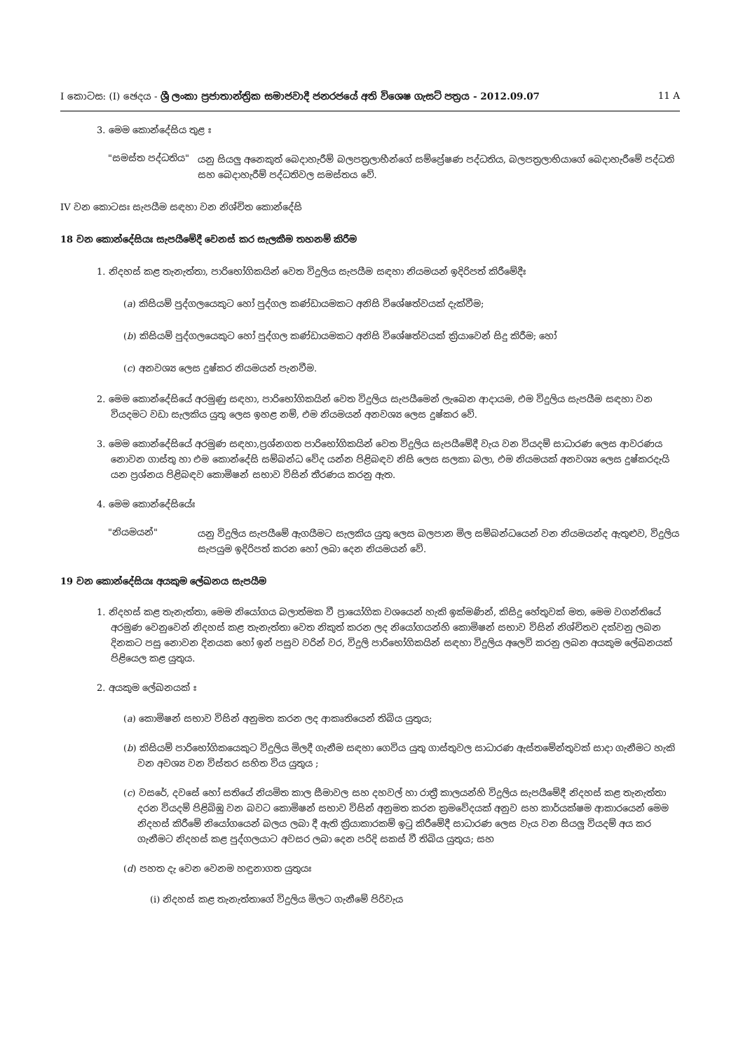I කොටස: (I) ඡෙදය - ශ්‍රී ලංකා ප්‍රජාතාන්ත්‍රික සමාජවාදී ජනරජයේ අති විශෙෂ ගැසට් පත්‍රය - 2012.09.07 11 A
3. මෙම කොන්දේසිය තුළ ඃ
"සමස්ත පද්ධතිය"
යනු සියලු අනෙකුත් බෙදාහැරීම් බලපත්‍රලාභීන්ගේ සම්ප්‍රේෂණ පද්ධතිය, බලපත්‍රලාභියාගේ බෙදාහැරීමේ පද්ධති සහ බෙදාහැරීම් පද්ධතිවල සමස්තය වේ.
IV වන කොටසඃ සැපයීම සඳහා වන නිශ්චිත කොන්දේසි
18 වන කොන්දේසියඃ සැපයීමේදී වෙනස් කර සැලකීම තහනම් කිරීම
1. නිදහස් කළ තැනැත්තා, පාරිභෝගිකයින් වෙත විදුලිය සැපයීම සඳහා නියමයන් ඉදිරිපත් කිරීමේදීඃ
(a) කිසියම් පුද්ගලයෙකුට හෝ පුද්ගල කණ්ඩායමකට අනිසි විශේෂත්වයක් දැක්වීම;
(b) කිසියම් පුද්ගලයෙකුට හෝ පුද්ගල කණ්ඩායමකට අනිසි විශේෂත්වයක් ක්‍රියාවෙන් සිදු කිරීම; හෝ
(c) අනවශ්‍ය ලෙස දුෂ්කර නියමයන් පැනවීම.
2. මෙම කොන්දේසියේ අරමුණු සඳහා, පාරිභෝගිකයින් වෙත විදුලිය සැපයීමෙන් ලැබෙන ආදායම, එම විදුලිය සැපයීම සඳහා වන වියදමට වඩා සැලකිය යුතු ලෙස ඉහළ නම්, එම නියමයන් අනවශ්‍ය ලෙස දුෂ්කර වේ.
3. මෙම කොන්දේසියේ අරමුණ සඳහා,ප්‍රශ්නගත පාරිභෝගිකයින් වෙත විදුලිය සැපයීමේදී වැය වන වියදම් සාධාරණ ලෙස ආවරණය නොවන ගාස්තු හා එම කොන්දේසි සම්බන්ධ වේද යන්න පිළිබඳව නිසි ලෙස සලකා බලා, එම නියමයක් අනවශ්‍ය ලෙස දුෂ්කරදැයි යන ප්‍රශ්නය පිළිබඳව කොමිෂන් සභාව විසින් තීරණය කරනු ඇත.
4. මෙම කොන්දේසියේඃ
"නියමයන්"
යනු විදුලිය සැපයීමේ ඇගයීමට සැලකිය යුතු ලෙස බලපාන මිල සම්බන්ධයෙන් වන නියමයන්ද ඇතුළුව, විදුලිය සැපයුම ඉදිරිපත් කරන හෝ ලබා දෙන නියමයන් වේ.
19 වන කොන්දේසියඃ අයකුම ලේඛනය සැපයීම
1. නිදහස් කළ තැනැත්තා, මෙම නියෝගය බලාත්මක වී ප්‍රායෝගික වශයෙන් හැකි ඉක්මණින්, කිසිදු හේතුවක් මත, මෙම වගන්තියේ අරමුණ වෙනුවෙන් නිදහස් කළ තැනැත්තා වෙත නිකුත් කරන ලද නියෝගයන්හි කොමිෂන් සභාව විසින් නිශ්චිතව දක්වනු ලබන දිනකට පසු නොවන දිනයක හෝ ඉන් පසුව වරින් වර, විදුලි පාරිභෝගිකයින් සඳහා විදුලිය අලෙවි කරනු ලබන අයකුම ලේඛනයක් පිළියෙල කළ යුතුය.
2. අයකුම ලේඛනයක් ඃ
(a) කොමිෂන් සභාව විසින් අනුමත කරන ලද ආකෘතියෙන් තිබිය යුතුය;
(b) කිසියම් පාරිභෝගිකයෙකුට විදුලිය මිලදී ගැනීම සඳහා ගෙවිය යුතු ගාස්තුවල සාධාරණ ඇස්තමේන්තුවක් සාදා ගැනීමට හැකි වන අවශ්‍ය වන විස්තර සහිත විය යුතුය ;
(c) වසරේ, දවසේ හෝ සතියේ නියමිත කාල සීමාවල සහ දහවල් හා රාත්‍රී කාලයන්හි විදුලිය සැපයීමේදී නිදහස් කළ තැනැත්තා දරන වියදම් පිළිබිඹු වන බවට කොමිෂන් සභාව විසින් අනුමත කරන ක්‍රමවේදයක් අනුව සහ කාර්යක්ෂම ආකාරයෙන් මෙම නිදහස් කිරීමේ නියෝගයෙන් බලය ලබා දී ඇති ක්‍රියාකාරකම් ඉටු කිරීමේදී සාධාරණ ලෙස වැය වන සියලු වියදම් අය කර ගැනීමට නිදහස් කළ පුද්ගලයාට අවසර ලබා දෙන පරිදි සකස් වී තිබිය යුතුය; සහ
(d) පහත දැ වෙන වෙනම හඳුනාගත යුතුයඃ
(i) නිදහස් කළ තැනැත්තාගේ විදුලිය මිලට ගැනීමේ පිරිවැය